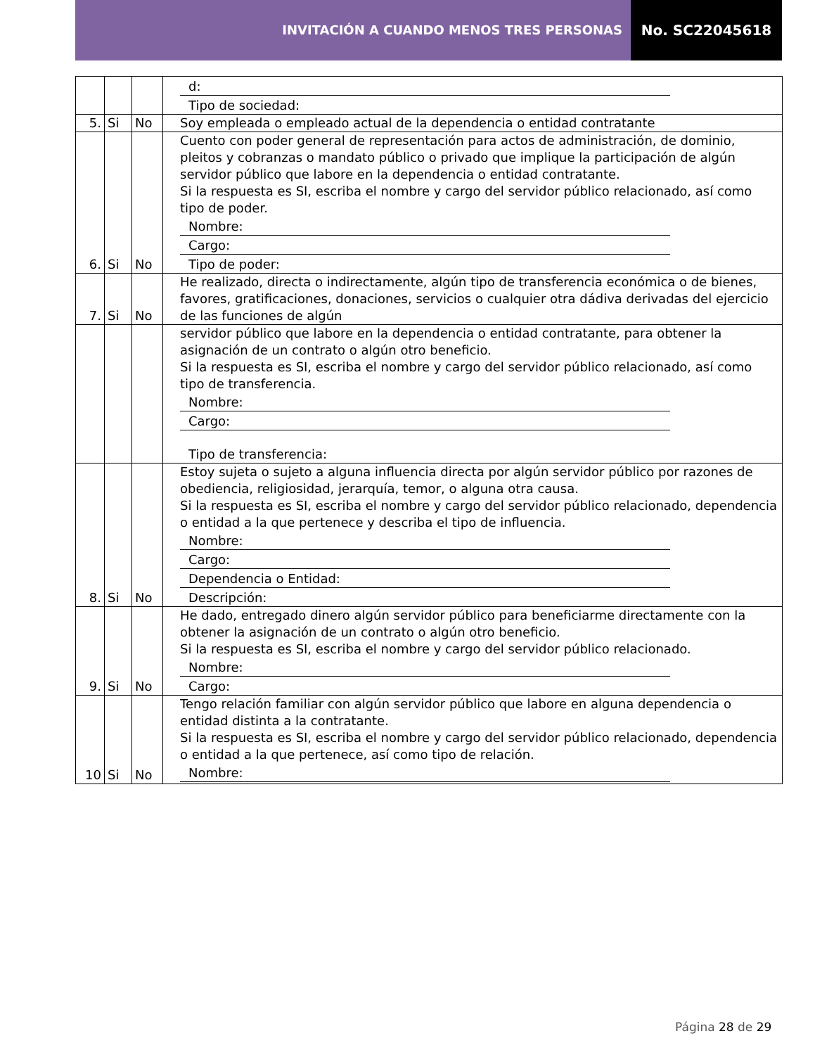INVITACIÓN A CUANDO MENOS TRES PERSONAS
No. SC22045618
| | | | d: Tipo de sociedad: |
| 5. | Si | No | Soy empleada o empleado actual de la dependencia o entidad contratante |
| 6. | Si | No | Cuento con poder general de representación para actos de administración, de dominio, pleitos y cobranzas o mandato público o privado que implique la participación de algún servidor público que labore en la dependencia o entidad contratante. Si la respuesta es SI, escriba el nombre y cargo del servidor público relacionado, así como tipo de poder. Nombre: Cargo: Tipo de poder: |
| 7. | Si | No | He realizado, directa o indirectamente, algún tipo de transferencia económica o de bienes, favores, gratificaciones, donaciones, servicios o cualquier otra dádiva derivadas del ejercicio de las funciones de algún |
| | | | servidor público que labore en la dependencia o entidad contratante, para obtener la asignación de un contrato o algún otro beneficio. Si la respuesta es SI, escriba el nombre y cargo del servidor público relacionado, así como tipo de transferencia. Nombre: Cargo: Tipo de transferencia: |
| 8. | Si | No | Estoy sujeta o sujeto a alguna influencia directa por algún servidor público por razones de obediencia, religiosidad, jerarquía, temor, o alguna otra causa. Si la respuesta es SI, escriba el nombre y cargo del servidor público relacionado, dependencia o entidad a la que pertenece y describa el tipo de influencia. Nombre: Cargo: Dependencia o Entidad: Descripción: |
| 9. | Si | No | He dado, entregado dinero algún servidor público para beneficiarme directamente con la obtener la asignación de un contrato o algún otro beneficio. Si la respuesta es SI, escriba el nombre y cargo del servidor público relacionado. Nombre: Cargo: |
| 10 | Si | No | Tengo relación familiar con algún servidor público que labore en alguna dependencia o entidad distinta a la contratante. Si la respuesta es SI, escriba el nombre y cargo del servidor público relacionado, dependencia o entidad a la que pertenece, así como tipo de relación. Nombre: |
Página 28 de 29